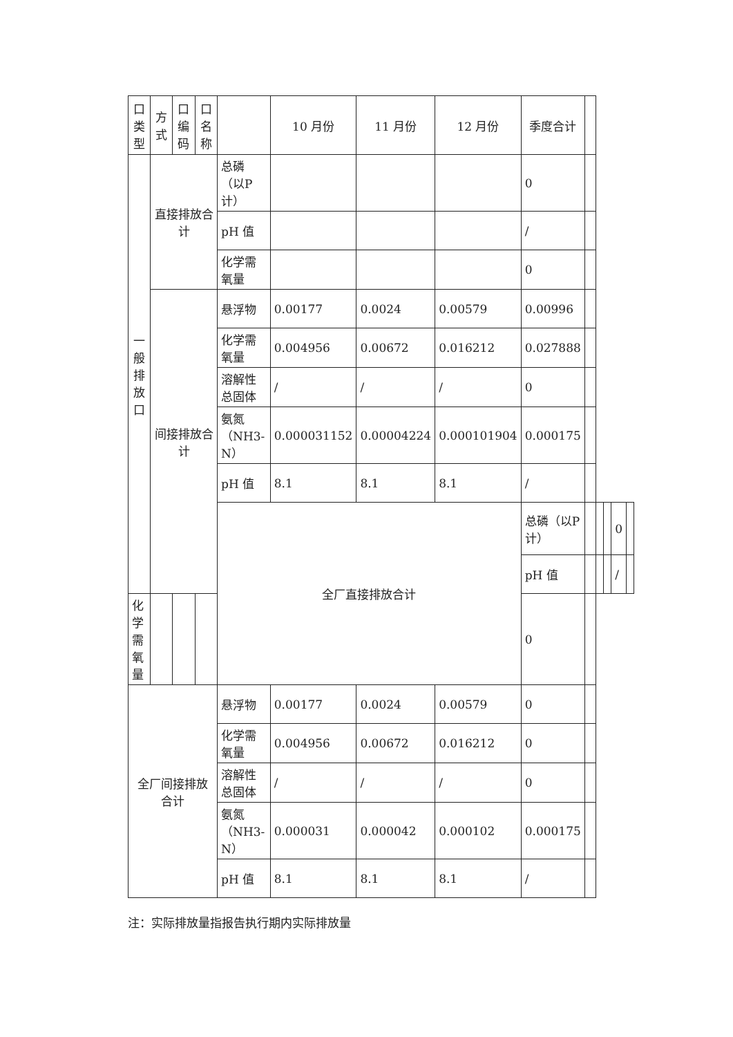| 口 类 型 | 方 式 | 口 编 码 | 口 名 称 | | 10 月份 | 11 月份 | 12 月份 | 季度合计 | | | | | |
| --- | --- | --- | --- | --- | --- | --- | --- | --- | --- | --- | --- | --- | --- |
| 一 般 排 放 口 | 直接排放合计 | | | 总磷（以P计） | | | | 0 | | | | | |
| | | | | pH 值 | | | | / | | | | | |
| | | | | 化学需氧量 | | | | 0 | | | | | |
| | 间接排放合计 | | | 悬浮物 | 0.00177 | 0.0024 | 0.00579 | 0.00996 | | | | | |
| | | | | 化学需氧量 | 0.004956 | 0.00672 | 0.016212 | 0.027888 | | | | | |
| | | | | 溶解性总固体 | / | / | / | 0 | | | | | |
| | | | | 氨氮（NH3-N） | 0.000031152 | 0.00004224 | 0.000101904 | 0.000175 | | | | | |
| | | | | pH 值 | 8.1 | 8.1 | 8.1 | / | | | | | |
| | | | | 全厂直接排放合计 | | | | 总磷（以P计） | | | | 0 | |
| | | | | | | | | pH 值 | | | | / | |
| 化学需氧量 | | | | | | | | 0 | | | | | |
| 全厂间接排放合计 | | | | 悬浮物 | 0.00177 | 0.0024 | 0.00579 | 0 | | | | | |
| | | | | 化学需氧量 | 0.004956 | 0.00672 | 0.016212 | 0 | | | | | |
| | | | | 溶解性总固体 | / | / | / | 0 | | | | | |
| | | | | 氨氮（NH3-N） | 0.000031 | 0.000042 | 0.000102 | 0.000175 | | | | | |
| | | | | pH 值 | 8.1 | 8.1 | 8.1 | / | | | | | |
注：实际排放量指报告执行期内实际排放量